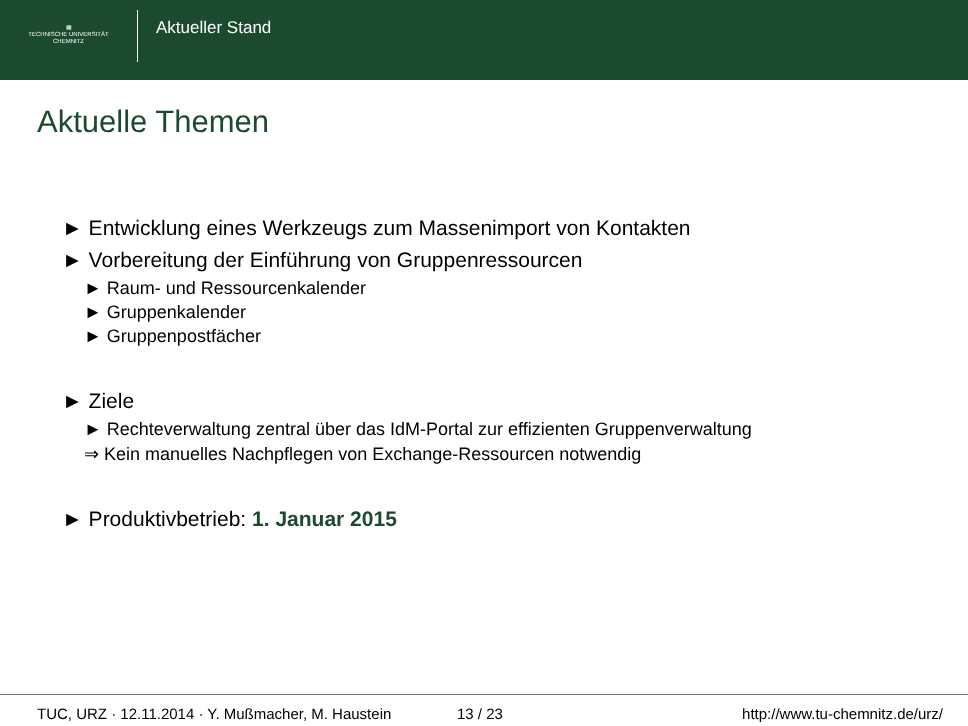▦
TECHNISCHE UNIVERSITÄT
CHEMNITZ
Aktueller Stand
Aktuelle Themen
► Entwicklung eines Werkzeugs zum Massenimport von Kontakten
► Vorbereitung der Einführung von Gruppenressourcen
► Raum- und Ressourcenkalender
► Gruppenkalender
► Gruppenpostfächer
► Ziele
► Rechteverwaltung zentral über das IdM-Portal zur effizienten Gruppenverwaltung
⇒ Kein manuelles Nachpflegen von Exchange-Ressourcen notwendig
► Produktivbetrieb: 1. Januar 2015
TUC, URZ · 12.11.2014 · Y. Mußmacher, M. Haustein 13 / 23 http://www.tu-chemnitz.de/urz/